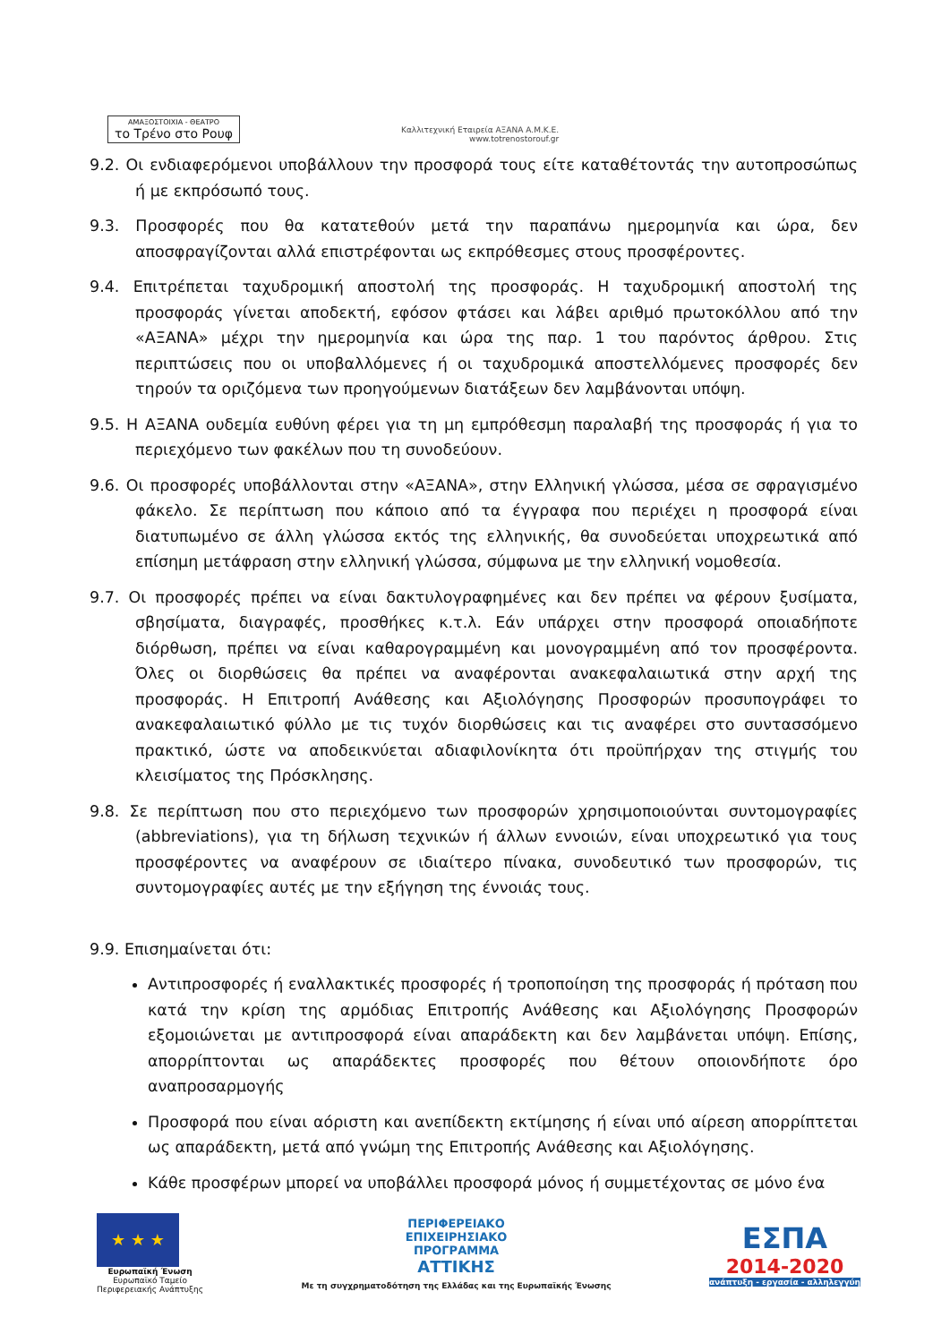ΑΜΑΞΟΣΤΟΙΧΙΑ - ΘΕΑΤΡΟ
το Τρένο στο Ρουφ
Καλλιτεχνική Εταιρεία ΑΞΑΝΑ Α.Μ.Κ.Ε.
www.totrenostorouf.gr
9.2. Οι ενδιαφερόμενοι υποβάλλουν την προσφορά τους είτε καταθέτοντάς την αυτοπροσώπως ή με εκπρόσωπό τους.
9.3. Προσφορές που θα κατατεθούν μετά την παραπάνω ημερομηνία και ώρα, δεν αποσφραγίζονται αλλά επιστρέφονται ως εκπρόθεσμες στους προσφέροντες.
9.4. Επιτρέπεται ταχυδρομική αποστολή της προσφοράς. Η ταχυδρομική αποστολή της προσφοράς γίνεται αποδεκτή, εφόσον φτάσει και λάβει αριθμό πρωτοκόλλου από την «ΑΞΑΝΑ» μέχρι την ημερομηνία και ώρα της παρ. 1 του παρόντος άρθρου. Στις περιπτώσεις που οι υποβαλλόμενες ή οι ταχυδρομικά αποστελλόμενες προσφορές δεν τηρούν τα οριζόμενα των προηγούμενων διατάξεων δεν λαμβάνονται υπόψη.
9.5. Η ΑΞΑΝΑ ουδεμία ευθύνη φέρει για τη μη εμπρόθεσμη παραλαβή της προσφοράς ή για το περιεχόμενο των φακέλων που τη συνοδεύουν.
9.6. Οι προσφορές υποβάλλονται στην «ΑΞΑΝΑ», στην Ελληνική γλώσσα, μέσα σε σφραγισμένο φάκελο. Σε περίπτωση που κάποιο από τα έγγραφα που περιέχει η προσφορά είναι διατυπωμένο σε άλλη γλώσσα εκτός της ελληνικής, θα συνοδεύεται υποχρεωτικά από επίσημη μετάφραση στην ελληνική γλώσσα, σύμφωνα με την ελληνική νομοθεσία.
9.7. Οι προσφορές πρέπει να είναι δακτυλογραφημένες και δεν πρέπει να φέρουν ξυσίματα, σβησίματα, διαγραφές, προσθήκες κ.τ.λ. Εάν υπάρχει στην προσφορά οποιαδήποτε διόρθωση, πρέπει να είναι καθαρογραμμένη και μονογραμμένη από τον προσφέροντα. Όλες οι διορθώσεις θα πρέπει να αναφέρονται ανακεφαλαιωτικά στην αρχή της προσφοράς. Η Επιτροπή Ανάθεσης και Αξιολόγησης Προσφορών προσυπογράφει το ανακεφαλαιωτικό φύλλο με τις τυχόν διορθώσεις και τις αναφέρει στο συντασσόμενο πρακτικό, ώστε να αποδεικνύεται αδιαφιλονίκητα ότι προϋπήρχαν της στιγμής του κλεισίματος της Πρόσκλησης.
9.8. Σε περίπτωση που στο περιεχόμενο των προσφορών χρησιμοποιούνται συντομογραφίες (abbreviations), για τη δήλωση τεχνικών ή άλλων εννοιών, είναι υποχρεωτικό για τους προσφέροντες να αναφέρουν σε ιδιαίτερο πίνακα, συνοδευτικό των προσφορών, τις συντομογραφίες αυτές με την εξήγηση της έννοιάς τους.
9.9. Επισημαίνεται ότι:
Αντιπροσφορές ή εναλλακτικές προσφορές ή τροποποίηση της προσφοράς ή πρόταση που κατά την κρίση της αρμόδιας Επιτροπής Ανάθεσης και Αξιολόγησης Προσφορών εξομοιώνεται με αντιπροσφορά είναι απαράδεκτη και δεν λαμβάνεται υπόψη. Επίσης, απορρίπτονται ως απαράδεκτες προσφορές που θέτουν οποιονδήποτε όρο αναπροσαρμογής
Προσφορά που είναι αόριστη και ανεπίδεκτη εκτίμησης ή είναι υπό αίρεση απορρίπτεται ως απαράδεκτη, μετά από γνώμη της Επιτροπής Ανάθεσης και Αξιολόγησης.
Κάθε προσφέρων μπορεί να υποβάλλει προσφορά μόνος ή συμμετέχοντας σε μόνο ένα
★ ★ ★
Ευρωπαϊκή Ένωση
Ευρωπαϊκό Ταμείο
Περιφερειακής Ανάπτυξης
ΠΕΡΙΦΕΡΕΙΑΚΟ
ΕΠΙΧΕΙΡΗΣΙΑΚΟ
ΠΡΟΓΡΑΜΜΑ
ΑΤΤΙΚΗΣ
Με τη συγχρηματοδότηση της Ελλάδας και της Ευρωπαϊκής Ένωσης
ΕΣΠΑ
2014-2020
ανάπτυξη - εργασία - αλληλεγγύη